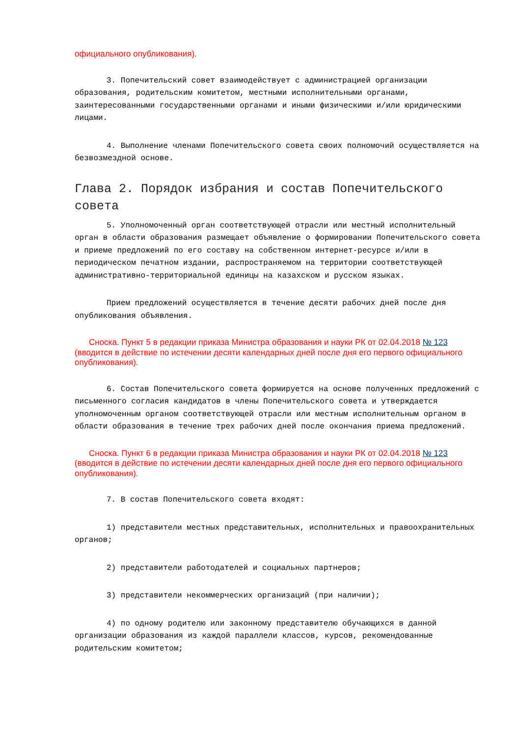официального опубликования).
3. Попечительский совет взаимодействует с администрацией организации образования, родительским комитетом, местными исполнительными органами, заинтересованными государственными органами и иными физическими и/или юридическими лицами.
4. Выполнение членами Попечительского совета своих полномочий осуществляется на безвозмездной основе.
Глава 2. Порядок избрания и состав Попечительского совета
5. Уполномоченный орган соответствующей отрасли или местный исполнительный орган в области образования размещает объявление о формировании Попечительского совета и приеме предложений по его составу на собственном интернет-ресурсе и/или в периодическом печатном издании, распространяемом на территории соответствующей административно-территориальной единицы на казахском и русском языках.
Прием предложений осуществляется в течение десяти рабочих дней после дня опубликования объявления.
Сноска. Пункт 5 в редакции приказа Министра образования и науки РК от 02.04.2018 № 123 (вводится в действие по истечении десяти календарных дней после дня его первого официального опубликования).
6. Состав Попечительского совета формируется на основе полученных предложений с письменного согласия кандидатов в члены Попечительского совета и утверждается уполномоченным органом соответствующей отрасли или местным исполнительным органом в области образования в течение трех рабочих дней после окончания приема предложений.
Сноска. Пункт 6 в редакции приказа Министра образования и науки РК от 02.04.2018 № 123 (вводится в действие по истечении десяти календарных дней после дня его первого официального опубликования).
7. В состав Попечительского совета входят:
1) представители местных представительных, исполнительных и правоохранительных органов;
2) представители работодателей и социальных партнеров;
3) представители некоммерческих организаций (при наличии);
4) по одному родителю или законному представителю обучающихся в данной организации образования из каждой параллели классов, курсов, рекомендованные родительским комитетом;